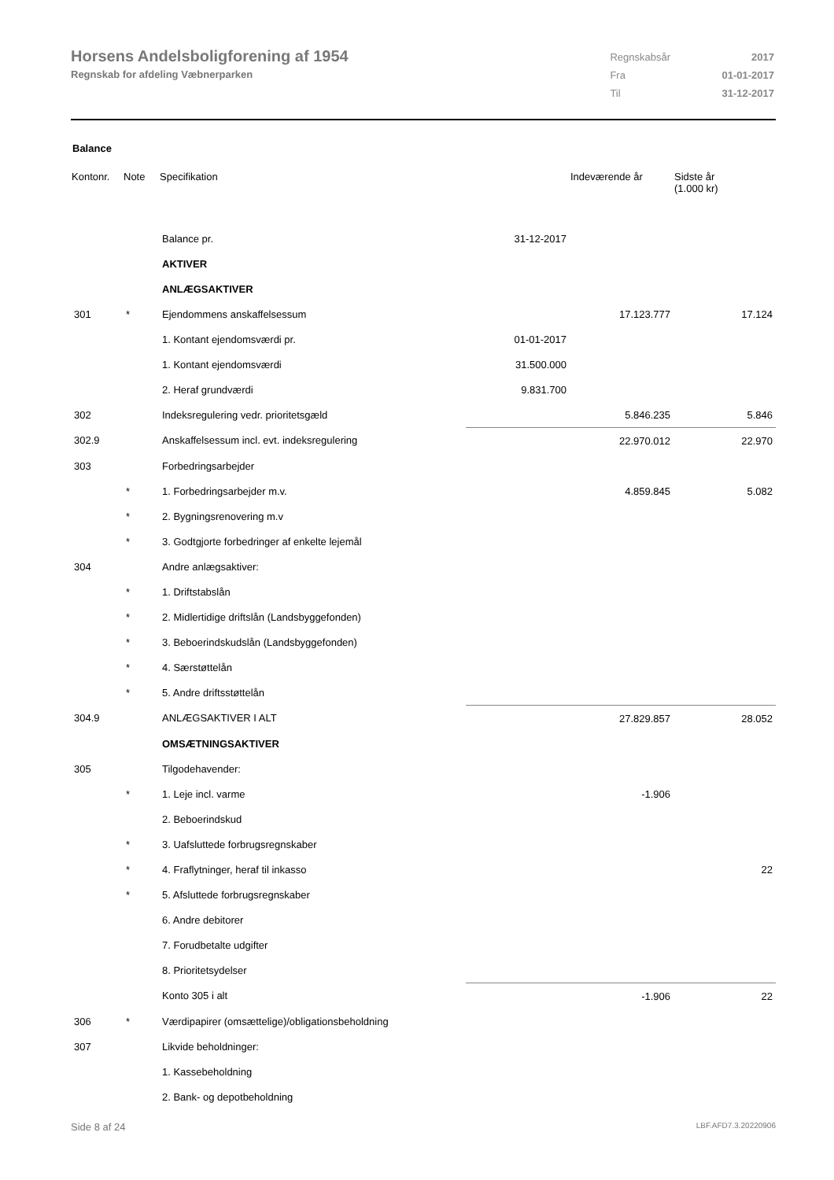Horsens Andelsboligforening af 1954
Regnskab for afdeling Væbnerparken
| Regnskabsår | 2017 |
| Fra | 01-01-2017 |
| Til | 31-12-2017 |
Balance
| Kontonr. | Note | Specifikation | | Indeværende år | Sidste år (1.000 kr) |
| --- | --- | --- | --- | --- | --- |
| | | Balance pr. | 31-12-2017 | | |
| | | AKTIVER | | | |
| | | ANLÆGSAKTIVER | | | |
| 301 | * | Ejendommens anskaffelsessum | | 17.123.777 | 17.124 |
| | | 1. Kontant ejendomsværdi pr. | 01-01-2017 | | |
| | | 1. Kontant ejendomsværdi | 31.500.000 | | |
| | | 2. Heraf grundværdi | 9.831.700 | | |
| 302 | | Indeksregulering vedr. prioritetsgæld | | 5.846.235 | 5.846 |
| 302.9 | | Anskaffelsessum incl. evt. indeksregulering | | 22.970.012 | 22.970 |
| 303 | | Forbedringsarbejder | | | |
| | * | 1. Forbedringsarbejder m.v. | | 4.859.845 | 5.082 |
| | * | 2. Bygningsrenovering m.v | | | |
| | * | 3. Godtgjorte forbedringer af enkelte lejemål | | | |
| 304 | | Andre anlægsaktiver: | | | |
| | * | 1. Driftstabslån | | | |
| | * | 2. Midlertidige driftslån (Landsbyggefonden) | | | |
| | * | 3. Beboerindskudslån (Landsbyggefonden) | | | |
| | * | 4. Særstøttelån | | | |
| | * | 5. Andre driftsstøttelån | | | |
| 304.9 | | ANLÆGSAKTIVER I ALT | | 27.829.857 | 28.052 |
| | | OMSÆTNINGSAKTIVER | | | |
| 305 | | Tilgodehavender: | | | |
| | * | 1. Leje incl. varme | | -1.906 | |
| | | 2. Beboerindskud | | | |
| | * | 3. Uafsluttede forbrugsregnskaber | | | |
| | * | 4. Fraflytninger, heraf til inkasso | | | 22 |
| | * | 5. Afsluttede forbrugsregnskaber | | | |
| | | 6. Andre debitorer | | | |
| | | 7. Forudbetalte udgifter | | | |
| | | 8. Prioritetsydelser | | | |
| | | Konto 305 i alt | | -1.906 | 22 |
| 306 | * | Værdipapirer (omsættelige)/obligationsbeholdning | | | |
| 307 | | Likvide beholdninger: | | | |
| | | 1. Kassebeholdning | | | |
| | | 2. Bank- og depotbeholdning | | | |
Side 8 af 24 LBF.AFD7.3.20220906